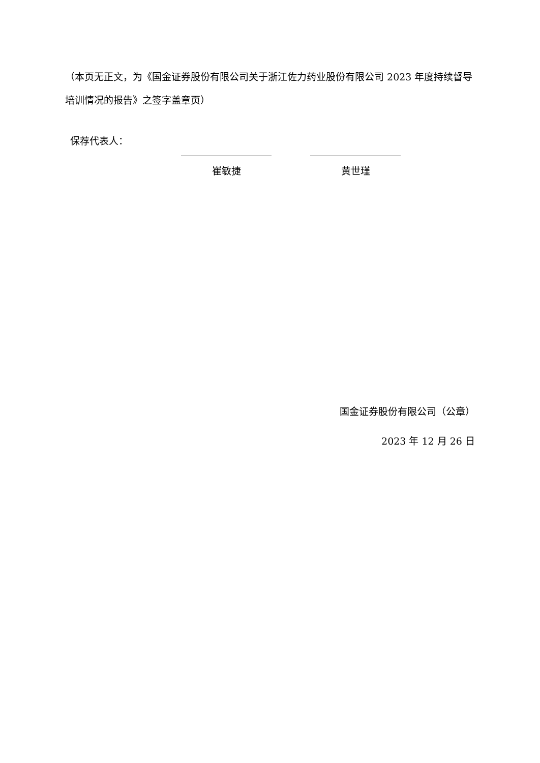（本页无正文，为《国金证券股份有限公司关于浙江佐力药业股份有限公司 2023 年度持续督导培训情况的报告》之签字盖章页）
保荐代表人：
崔敏捷 黄世瑾
国金证券股份有限公司（公章）
2023 年 12 月 26 日